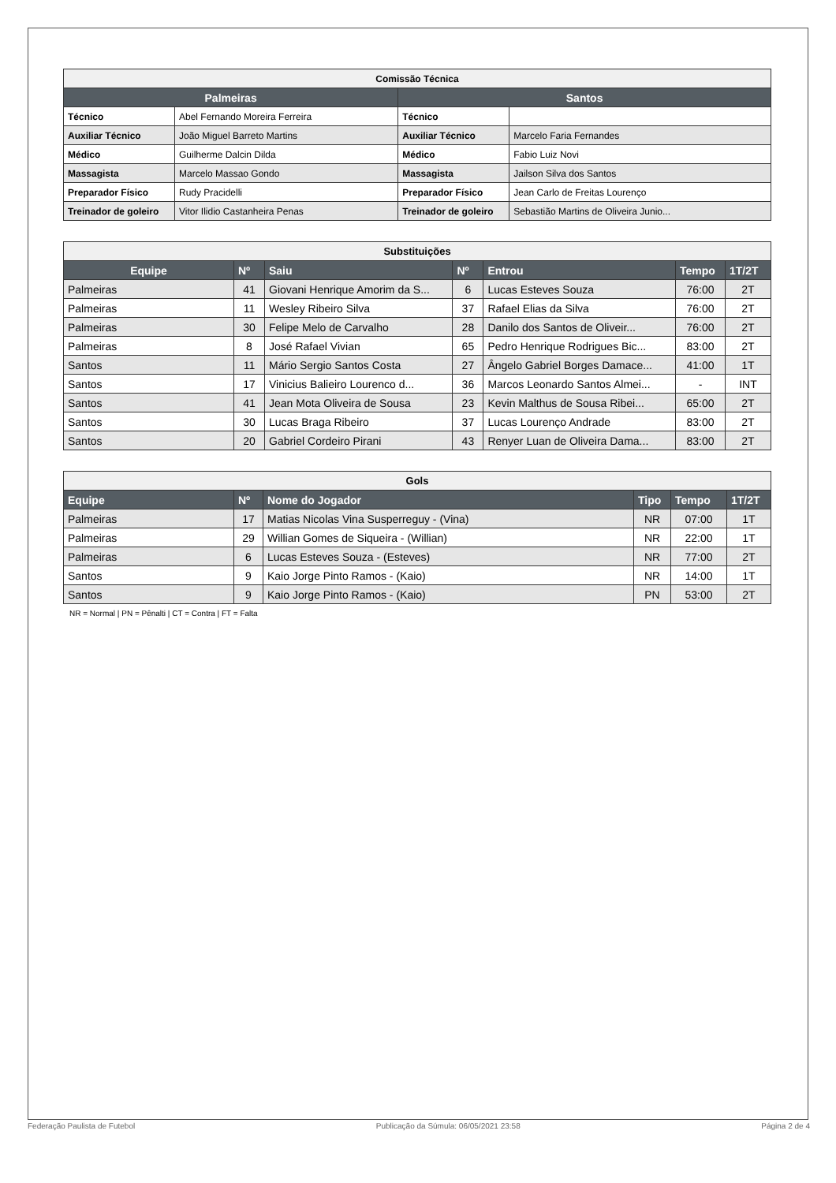| Comissão Técnica | | | |
| Palmeiras | | Santos | |
| Técnico | Abel Fernando Moreira Ferreira | Técnico | |
| Auxiliar Técnico | João Miguel Barreto Martins | Auxiliar Técnico | Marcelo Faria Fernandes |
| Médico | Guilherme Dalcin Dilda | Médico | Fabio Luiz Novi |
| Massagista | Marcelo Massao Gondo | Massagista | Jailson Silva dos Santos |
| Preparador Físico | Rudy Pracidelli | Preparador Físico | Jean Carlo de Freitas Lourenço |
| Treinador de goleiro | Vitor Ilidio Castanheira Penas | Treinador de goleiro | Sebastião Martins de Oliveira Junio... |
| Substituições | | | | | | |
| Equipe | Nº | Saiu | Nº | Entrou | Tempo | 1T/2T |
| Palmeiras | 41 | Giovani Henrique Amorim da S... | 6 | Lucas Esteves Souza | 76:00 | 2T |
| Palmeiras | 11 | Wesley Ribeiro Silva | 37 | Rafael Elias da Silva | 76:00 | 2T |
| Palmeiras | 30 | Felipe Melo de Carvalho | 28 | Danilo dos Santos de Oliveir... | 76:00 | 2T |
| Palmeiras | 8 | José Rafael Vivian | 65 | Pedro Henrique Rodrigues Bic... | 83:00 | 2T |
| Santos | 11 | Mário Sergio Santos Costa | 27 | Ângelo Gabriel Borges Damace... | 41:00 | 1T |
| Santos | 17 | Vinicius Balieiro Lourenco d... | 36 | Marcos Leonardo Santos Almei... | - | INT |
| Santos | 41 | Jean Mota Oliveira de Sousa | 23 | Kevin Malthus de Sousa Ribei... | 65:00 | 2T |
| Santos | 30 | Lucas Braga Ribeiro | 37 | Lucas Lourenço Andrade | 83:00 | 2T |
| Santos | 20 | Gabriel Cordeiro Pirani | 43 | Renyer Luan de Oliveira Dama... | 83:00 | 2T |
| Gols | | | | | |
| Equipe | Nº | Nome do Jogador | Tipo | Tempo | 1T/2T |
| Palmeiras | 17 | Matias Nicolas Vina Susperreguy - (Vina) | NR | 07:00 | 1T |
| Palmeiras | 29 | Willian Gomes de Siqueira - (Willian) | NR | 22:00 | 1T |
| Palmeiras | 6 | Lucas Esteves Souza - (Esteves) | NR | 77:00 | 2T |
| Santos | 9 | Kaio Jorge Pinto Ramos - (Kaio) | NR | 14:00 | 1T |
| Santos | 9 | Kaio Jorge Pinto Ramos - (Kaio) | PN | 53:00 | 2T |
NR = Normal | PN = Pênalti | CT = Contra | FT = Falta
Federação Paulista de Futebol Publicação da Súmula: 06/05/2021 23:58 Página 2 de 4